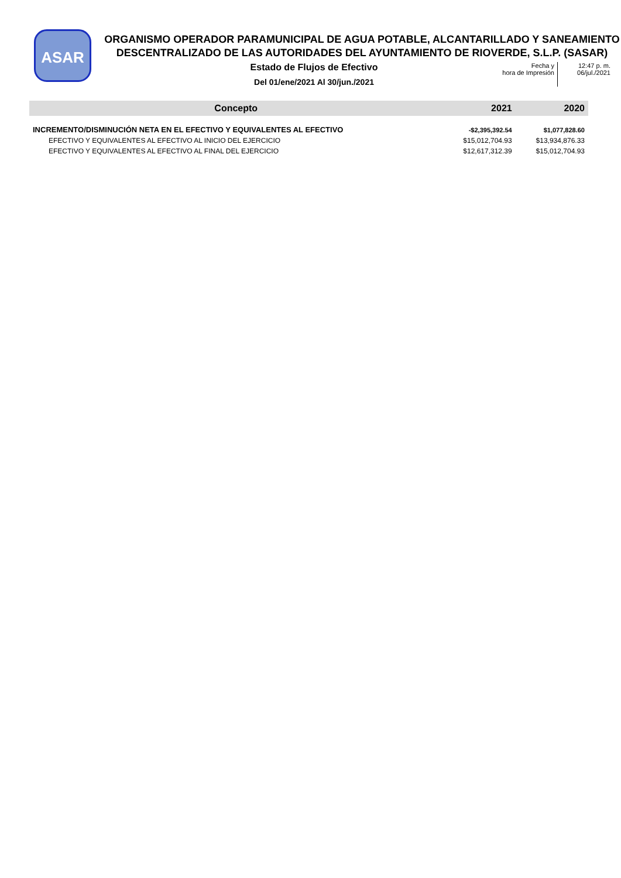ASAR
ORGANISMO OPERADOR PARAMUNICIPAL DE AGUA POTABLE, ALCANTARILLADO Y SANEAMIENTO DESCENTRALIZADO DE LAS AUTORIDADES DEL AYUNTAMIENTO DE RIOVERDE, S.L.P. (SASAR)
Estado de Flujos de Efectivo
Del 01/ene/2021 Al 30/jun./2021
Fecha y
hora de Impresión
12:47 p. m.
06/jul./2021
| Concepto | 2021 | 2020 |
| --- | --- | --- |
| INCREMENTO/DISMINUCIÓN NETA EN EL EFECTIVO Y EQUIVALENTES AL EFECTIVO | -$2,395,392.54 | $1,077,828.60 |
| EFECTIVO Y EQUIVALENTES AL EFECTIVO AL INICIO DEL EJERCICIO | $15,012,704.93 | $13,934,876.33 |
| EFECTIVO Y EQUIVALENTES AL EFECTIVO AL FINAL DEL EJERCICIO | $12,617,312.39 | $15,012,704.93 |